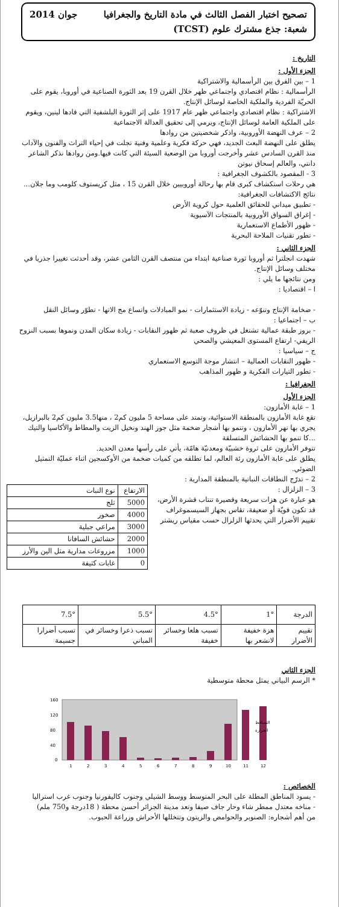تصحيح اختبار الفصل الثالث في مادة التاريخ والجغرافيا جوان 2014
شعبة: جذع مشترك علوم (TCST)
التاريخ :
الجزء الأول :
1 – بين الفرق بين الرأسمالية والاشتراكية
الرأسمالية : نظام اقتصادي واجتماعي ظهر خلال القرن 19 بعد الثورة الصناعية في أوروبا، يقوم على الحريّة الفردية والملكية الخاصة لوسائل الإنتاج.
الاشتراكية : نظام اقتصادي واجتماعي ظهر عام 1917 على إثر الثورة البلشفية التي قادها لينين، ويقوم على الملكية العامة لوسائل الإنتاج، ويرمي إلى تحقيق العدالة الاجتماعية
2 – عرف النهضة الأوروبية، واذكر شخصيتين من روادها
يطلق على النهضة البعث الجديد، فهي حركة فكرية وعلمية وفنية تجلت في إحياء التراث والفنون والآداب منذ القرن السادس عشر وأخرجت أوروبا من الوضعية السيئة التي كانت فيها.ومن روادها نذكر الشاعر دانتي، والعالم إسحاق نيوتن
3 - المقصود بالكشوف الجغرافية :
هي رحلات استكشاف كبرى قام بها رحالة أوروبيين خلال القرن 15 ، مثل كريستوف كلومب وما جلان...
نتائج الاكتشافات الجغرافية:
- تطبيق ميداني للحقائق العلمية حول كروية الأرض
- إغراق السواق الأوروبية بالمنتجات الآسيوية
- ظهور الأطماع الاستعمارية
- تطور تقنيات الملاحة البحرية
الجزء الثاني :
شهدت انجلترا ثم أوروبا ثورة صناعية ابتداء من منتصف القرن الثامن عشر، وقد أحدثت تغييرا جذريا في مختلف وسائل الإنتاج.
ومن نتائجها ما يلي :
ا – اقتصاديا :
- ضخامة الإنتاج وتنوّعه - زيادة الاستثمارات - نمو المبادلات واتساع مج الاتها - تطوّر وسائل النقل
ب – اجتماعيا :
- بروز طبقة عمالية تشتغل في ظروف صعبة ثم ظهور النقابات - زيادة سكان المدن ونموها بسبب النزوح الريفي- ارتفاع المستوى المعيشي والصحي
ج – سياسيا :
- ظهور النقابات العمالية – انتشار موجة التوسع الاستعماري
- تطور التيارات الفكرية و ظهور المذاهب
الجغرافيا :
الجزء الأول
1 – غابة الأمازون:
تقع غابة الأمازون بالمنطقة الاستوائية، وتمتد على مساحة 5 مليون كم2 ، منها3.5 مليون كم2 بالبرازيل، يجري بها نهر الأمازون ، وتنمو بها أشجار ضخمة مثل جوز الهند ونخيل الزيت والمطاط والأكاسيا والتيك ...كا تنمو بها الحشائش المتسلقة
تتوفر الأمازون على ثروة خشبيّة ومعدنيّة هامّة، يأتي على رأسها معدن الحديد.
يطلق على غابة الأمازون رئة العالم، لما تطلقه من كميات ضخمة من الأوكسجين اثناء عمليّة التمثيل الضوئي.
2 – تدرّج النطاقات النباتية بالمنطقة المدارية :
3 – الزلزال :
هو عبارة عن هزات سريعة وقصيرة تنتاب قشرة الأرض،
قد تكون قويّة أو ضعيفة، تقاس بجهاز السيسموغراف
تقييم الأضرار التي يحدثها الزلزال حسب مقياس ريشتر
| الارتفاع | نوع النبات |
| 5000 | ثلج |
| 4000 | صخور |
| 3000 | مراعي جبلية |
| 2000 | حشائش السافانا |
| 1000 | مزروعات مدارية مثل الين والأرز |
| 0 | غابات كثيفة |
| الدرجة | 1° | 4.5° | 5.5° | 7.5° |
| تقييم الأضرار | هزة خفيفة لانشعر بها | تسبب هلعا وخسائر خفيفة | تسبب ذعرا وخسائر في المباني | تسبب أضرارا جسيمة |
الجزء الثاني
* الرسم البياني يمثل محطة متوسطية
160
120
80
40
0
1
2
3
4
5
6
7
8
9
10
11
12
التساقط
الحرارة
الخصائص :
- يسود المناطق المطلة على البحر المتوسط ووسط الشيلي وجنوب كاليفورنيا وجنوب غرب استراليا
- مناخه معتدل ممطر شاء وحار جاف صيفا وتعد مدينة الجزائر أحسن محطة ( 18درجة و750 ملم)
من أهم أشجاره: الصنوبر والحوامض والزيتون وتتخللها الأحراش وزراعة الحبوب.